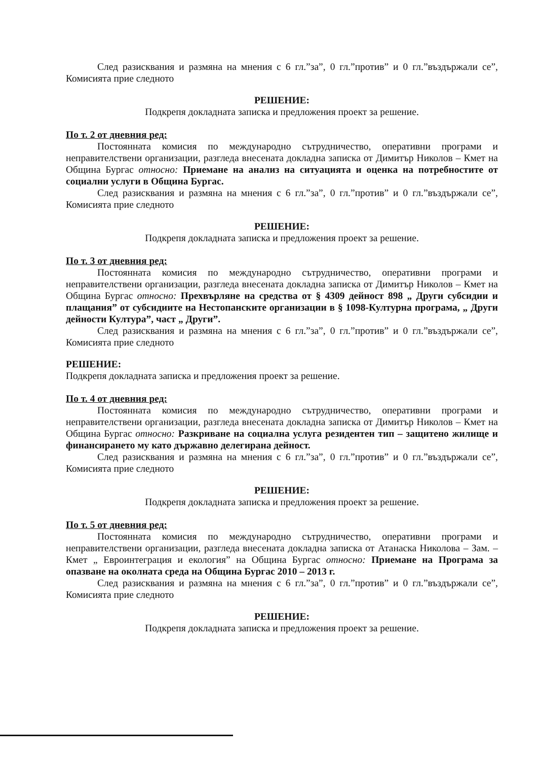След разисквания и размяна на мнения с 6 гл.”за”, 0 гл.”против” и 0 гл.”въздържали се”, Комисията прие следното
РЕШЕНИЕ:
Подкрепя докладната записка и предложения проект за решение.
По т. 2 от дневния ред:
Постоянната комисия по международно сътрудничество, оперативни програми и неправителствени организации, разгледа внесената докладна записка от Димитър Николов – Кмет на Община Бургас относно: Приемане на анализ на ситуацията и оценка на потребностите от социални услуги в Община Бургас.
След разисквания и размяна на мнения с 6 гл.”за”, 0 гл.”против” и 0 гл.”въздържали се”, Комисията прие следното
РЕШЕНИЕ:
Подкрепя докладната записка и предложения проект за решение.
По т. 3 от дневния ред:
Постоянната комисия по международно сътрудничество, оперативни програми и неправителствени организации, разгледа внесената докладна записка от Димитър Николов – Кмет на Община Бургас относно: Прехвърляне на средства от § 4309 дейност 898 „ Други субсидии и плащания” от субсидиите на Нестопанските организации в § 1098-Културна програма, „ Други дейности Култура”, част „ Други”.
След разисквания и размяна на мнения с 6 гл.”за”, 0 гл.”против” и 0 гл.”въздържали се”, Комисията прие следното
РЕШЕНИЕ:
Подкрепя докладната записка и предложения проект за решение.
По т. 4 от дневния ред:
Постоянната комисия по международно сътрудничество, оперативни програми и неправителствени организации, разгледа внесената докладна записка от Димитър Николов – Кмет на Община Бургас относно: Разкриване на социална услуга резидентен тип – защитено жилище и финансирането му като държавно делегирана дейност.
След разисквания и размяна на мнения с 6 гл.”за”, 0 гл.”против” и 0 гл.”въздържали се”, Комисията прие следното
РЕШЕНИЕ:
Подкрепя докладната записка и предложения проект за решение.
По т. 5 от дневния ред:
Постоянната комисия по международно сътрудничество, оперативни програми и неправителствени организации, разгледа внесената докладна записка от Атанаска Николова – Зам. – Кмет „ Евроинтеграция и екология” на Община Бургас относно: Приемане на Програма за опазване на околната среда на Община Бургас 2010 – 2013 г.
След разисквания и размяна на мнения с 6 гл.”за”, 0 гл.”против” и 0 гл.”въздържали се”, Комисията прие следното
РЕШЕНИЕ:
Подкрепя докладната записка и предложения проект за решение.